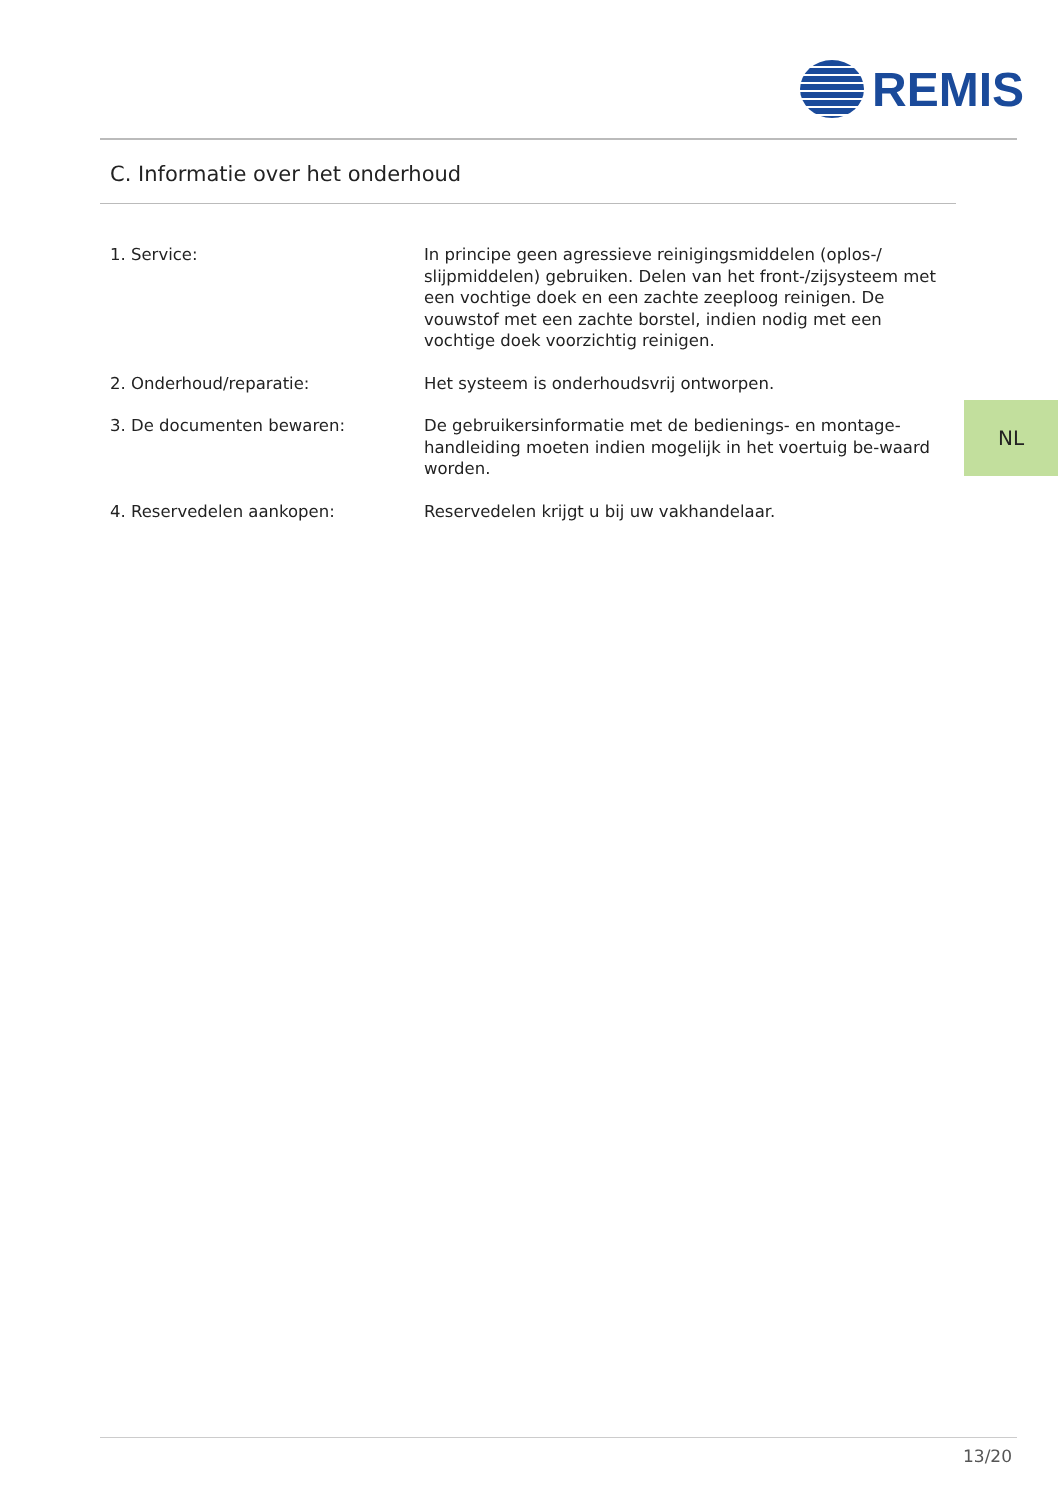REMIS
C. Informatie over het onderhoud
| 1. Service: | In principe geen agressieve reinigingsmiddelen (oplos-/ slijpmiddelen) gebruiken. Delen van het front-/zijsysteem met een vochtige doek en een zachte zeeploog reinigen. De vouwstof met een zachte borstel, indien nodig met een vochtige doek voorzichtig reinigen. |
| 2. Onderhoud/reparatie: | Het systeem is onderhoudsvrij ontworpen. |
| 3. De documenten bewaren: | De gebruikersinformatie met de bedienings- en montage-handleiding moeten indien mogelijk in het voertuig be-waard worden. |
| 4. Reservedelen aankopen: | Reservedelen krijgt u bij uw vakhandelaar. |
NL
13/20